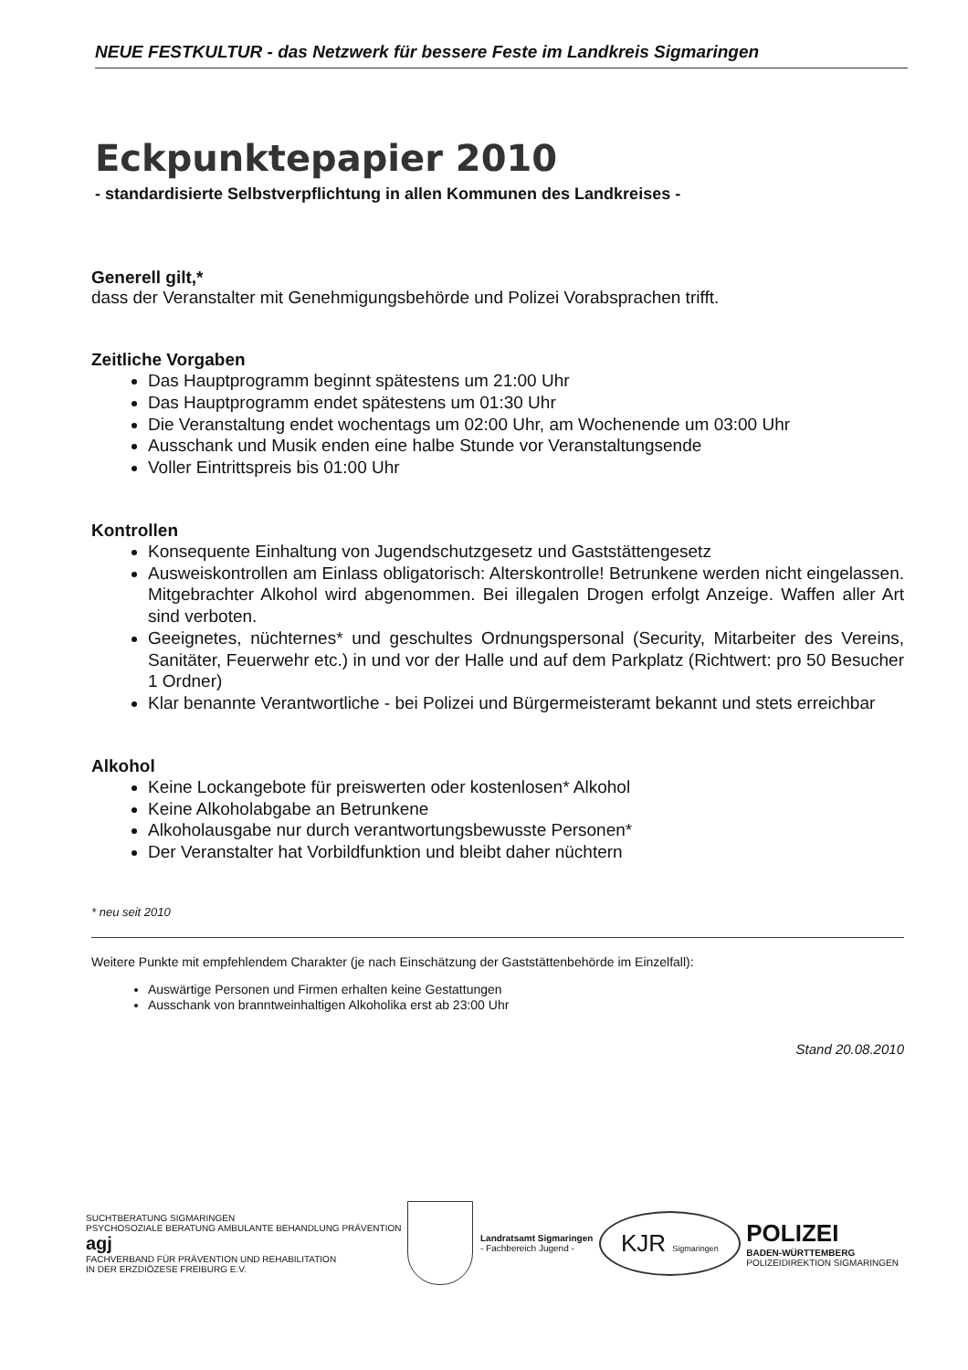NEUE FESTKULTUR - das Netzwerk für bessere Feste im Landkreis Sigmaringen
Eckpunktepapier 2010
- standardisierte Selbstverpflichtung in allen Kommunen des Landkreises -
Generell gilt,*
dass der Veranstalter mit Genehmigungsbehörde und Polizei Vorabsprachen trifft.
Zeitliche Vorgaben
Das Hauptprogramm beginnt spätestens um 21:00 Uhr
Das Hauptprogramm endet spätestens um 01:30 Uhr
Die Veranstaltung endet wochentags um 02:00 Uhr, am Wochenende um 03:00 Uhr
Ausschank und Musik enden eine halbe Stunde vor Veranstaltungsende
Voller Eintrittspreis bis 01:00 Uhr
Kontrollen
Konsequente Einhaltung von Jugendschutzgesetz und Gaststättengesetz
Ausweiskontrollen am Einlass obligatorisch: Alterskontrolle! Betrunkene werden nicht eingelassen. Mitgebrachter Alkohol wird abgenommen. Bei illegalen Drogen erfolgt Anzeige. Waffen aller Art sind verboten.
Geeignetes, nüchternes* und geschultes Ordnungspersonal (Security, Mitarbeiter des Vereins, Sanitäter, Feuerwehr etc.) in und vor der Halle und auf dem Parkplatz (Richtwert: pro 50 Besucher 1 Ordner)
Klar benannte Verantwortliche - bei Polizei und Bürgermeisteramt bekannt und stets erreichbar
Alkohol
Keine Lockangebote für preiswerten oder kostenlosen* Alkohol
Keine Alkoholabgabe an Betrunkene
Alkoholausgabe nur durch verantwortungsbewusste Personen*
Der Veranstalter hat Vorbildfunktion und bleibt daher nüchtern
* neu seit 2010
Weitere Punkte mit empfehlendem Charakter (je nach Einschätzung der Gaststättenbehörde im Einzelfall):
Auswärtige Personen und Firmen erhalten keine Gestattungen
Ausschank von branntweinhaltigen Alkoholika erst ab 23:00 Uhr
Stand 20.08.2010
SUCHTBERATUNG SIGMARINGEN
PSYCHOSOZIALE BERATUNG AMBULANTE BEHANDLUNG PRÄVENTION
agj
FACHVERBAND FÜR PRÄVENTION UND REHABILITATION
IN DER ERZDIÖZESE FREIBURG E.V.
Landratsamt Sigmaringen
- Fachbereich Jugend -
KJR Sigmaringen
POLIZEI
BADEN-WÜRTTEMBERG
POLIZEIDIREKTION SIGMARINGEN